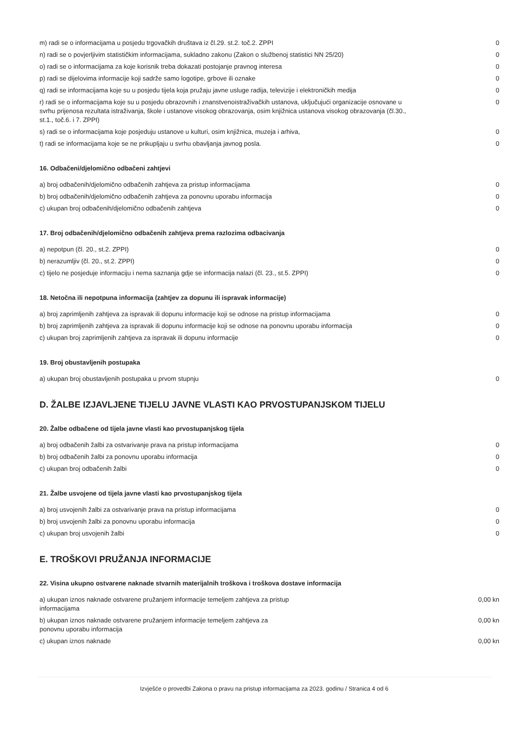| m) radi se o informacijama u posjedu trgovačkih društava iz čl.29. st.2. toč.2. ZPPI | 0 |
| n) radi se o povjerljivim statističkim informacijama, sukladno zakonu (Zakon o službenoj statistici NN 25/20) | 0 |
| o) radi se o informacijama za koje korisnik treba dokazati postojanje pravnog interesa | 0 |
| p) radi se dijelovima informacije koji sadrže samo logotipe, grbove ili oznake | 0 |
| q) radi se informacijama koje su u posjedu tijela koja pružaju javne usluge radija, televizije i elektroničkih medija | 0 |
| r) radi se o informacijama koje su u posjedu obrazovnih i znanstvenoistraživačkih ustanova, uključujući organizacije osnovane u svrhu prijenosa rezultata istraživanja, škole i ustanove visokog obrazovanja, osim knjižnica ustanova visokog obrazovanja (čl.30., st.1., toč.6. i 7. ZPPI) | 0 |
| s) radi se o informacijama koje posjeduju ustanove u kulturi, osim knjižnica, muzeja i arhiva, | 0 |
| t) radi se informacijama koje se ne prikupljaju u svrhu obavljanja javnog posla. | 0 |
16. Odbačeni/djelomično odbačeni zahtjevi
| a) broj odbačenih/djelomično odbačenih zahtjeva za pristup informacijama | 0 |
| b) broj odbačenih/djelomično odbačenih zahtjeva za ponovnu uporabu informacija | 0 |
| c) ukupan broj odbačenih/djelomično odbačenih zahtjeva | 0 |
17. Broj odbačenih/djelomično odbačenih zahtjeva prema razlozima odbacivanja
| a) nepotpun (čl. 20., st.2. ZPPI) | 0 |
| b) nerazumljiv (čl. 20., st.2. ZPPI) | 0 |
| c) tijelo ne posjeduje informaciju i nema saznanja gdje se informacija nalazi (čl. 23., st.5. ZPPI) | 0 |
18. Netočna ili nepotpuna informacija (zahtjev za dopunu ili ispravak informacije)
| a) broj zaprimljenih zahtjeva za ispravak ili dopunu informacije koji se odnose na pristup informacijama | 0 |
| b) broj zaprimljenih zahtjeva za ispravak ili dopunu informacije koji se odnose na ponovnu uporabu informacija | 0 |
| c) ukupan broj zaprimljenih zahtjeva za ispravak ili dopunu informacije | 0 |
19. Broj obustavljenih postupaka
| a) ukupan broj obustavljenih postupaka u prvom stupnju | 0 |
D. ŽALBE IZJAVLJENE TIJELU JAVNE VLASTI KAO PRVOSTUPANJSKOM TIJELU
20. Žalbe odbačene od tijela javne vlasti kao prvostupanjskog tijela
| a) broj odbačenih žalbi za ostvarivanje prava na pristup informacijama | 0 |
| b) broj odbačenih žalbi za ponovnu uporabu informacija | 0 |
| c) ukupan broj odbačenih žalbi | 0 |
21. Žalbe usvojene od tijela javne vlasti kao prvostupanjskog tijela
| a) broj usvojenih žalbi za ostvarivanje prava na pristup informacijama | 0 |
| b) broj usvojenih žalbi za ponovnu uporabu informacija | 0 |
| c) ukupan broj usvojenih žalbi | 0 |
E. TROŠKOVI PRUŽANJA INFORMACIJE
22. Visina ukupno ostvarene naknade stvarnih materijalnih troškova i troškova dostave informacija
| a) ukupan iznos naknade ostvarene pružanjem informacije temeljem zahtjeva za pristup informacijama | 0,00 kn |
| b) ukupan iznos naknade ostvarene pružanjem informacije temeljem zahtjeva za ponovnu uporabu informacija | 0,00 kn |
| c) ukupan iznos naknade | 0,00 kn |
Izvješće o provedbi Zakona o pravu na pristup informacijama za 2023. godinu / Stranica 4 od 6